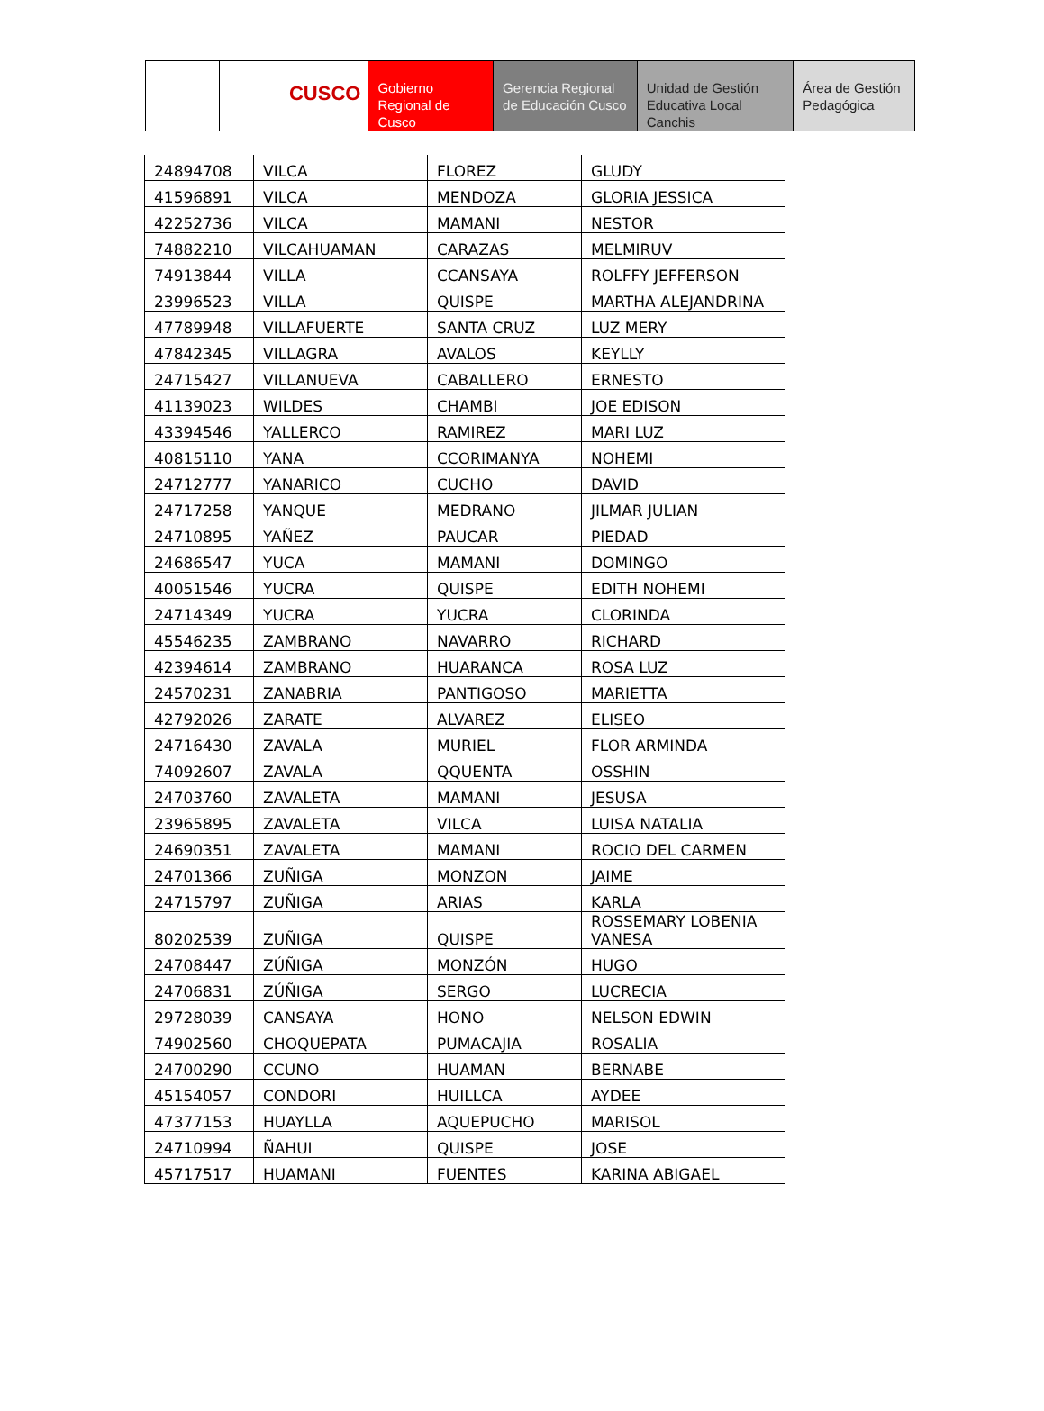CUSCO
Gobierno Regional de Cusco
Gerencia Regional de Educación Cusco
Unidad de Gestión Educativa Local Canchis
Área de Gestión Pedagógica
| 24894708 | VILCA | FLOREZ | GLUDY |
| 41596891 | VILCA | MENDOZA | GLORIA JESSICA |
| 42252736 | VILCA | MAMANI | NESTOR |
| 74882210 | VILCAHUAMAN | CARAZAS | MELMIRUV |
| 74913844 | VILLA | CCANSAYA | ROLFFY JEFFERSON |
| 23996523 | VILLA | QUISPE | MARTHA ALEJANDRINA |
| 47789948 | VILLAFUERTE | SANTA CRUZ | LUZ MERY |
| 47842345 | VILLAGRA | AVALOS | KEYLLY |
| 24715427 | VILLANUEVA | CABALLERO | ERNESTO |
| 41139023 | WILDES | CHAMBI | JOE EDISON |
| 43394546 | YALLERCO | RAMIREZ | MARI LUZ |
| 40815110 | YANA | CCORIMANYA | NOHEMI |
| 24712777 | YANARICO | CUCHO | DAVID |
| 24717258 | YANQUE | MEDRANO | JILMAR JULIAN |
| 24710895 | YAÑEZ | PAUCAR | PIEDAD |
| 24686547 | YUCA | MAMANI | DOMINGO |
| 40051546 | YUCRA | QUISPE | EDITH NOHEMI |
| 24714349 | YUCRA | YUCRA | CLORINDA |
| 45546235 | ZAMBRANO | NAVARRO | RICHARD |
| 42394614 | ZAMBRANO | HUARANCA | ROSA LUZ |
| 24570231 | ZANABRIA | PANTIGOSO | MARIETTA |
| 42792026 | ZARATE | ALVAREZ | ELISEO |
| 24716430 | ZAVALA | MURIEL | FLOR ARMINDA |
| 74092607 | ZAVALA | QQUENTA | OSSHIN |
| 24703760 | ZAVALETA | MAMANI | JESUSA |
| 23965895 | ZAVALETA | VILCA | LUISA NATALIA |
| 24690351 | ZAVALETA | MAMANI | ROCIO DEL CARMEN |
| 24701366 | ZUÑIGA | MONZON | JAIME |
| 24715797 | ZUÑIGA | ARIAS | KARLA |
| 80202539 | ZUÑIGA | QUISPE | ROSSEMARY LOBENIA VANESA |
| 24708447 | ZÚÑIGA | MONZÓN | HUGO |
| 24706831 | ZÚÑIGA | SERGO | LUCRECIA |
| 29728039 | CANSAYA | HONO | NELSON EDWIN |
| 74902560 | CHOQUEPATA | PUMACAJIA | ROSALIA |
| 24700290 | CCUNO | HUAMAN | BERNABE |
| 45154057 | CONDORI | HUILLCA | AYDEE |
| 47377153 | HUAYLLA | AQUEPUCHO | MARISOL |
| 24710994 | ÑAHUI | QUISPE | JOSE |
| 45717517 | HUAMANI | FUENTES | KARINA ABIGAEL |